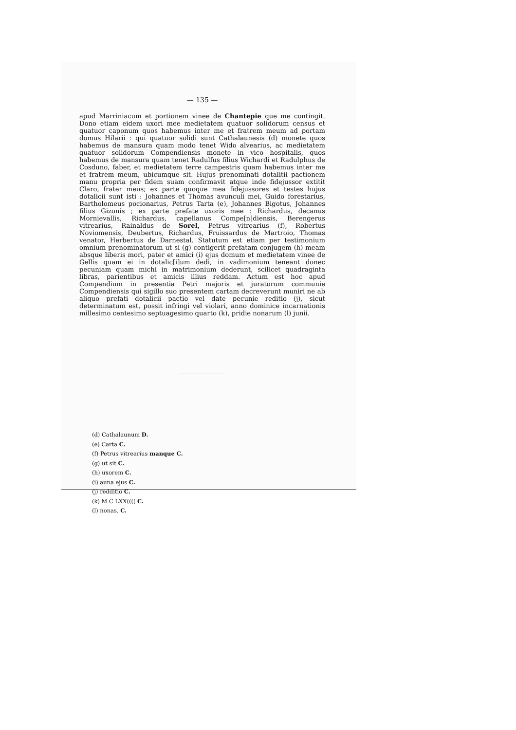— 135 —
apud Marriniacum et portionem vinee de Chantepie que me contingit. Dono etiam eidem uxori mee medietatem quatuor solidorum census et quatuor caponum quos habemus inter me et fratrem meum ad portam domus Hilarii : qui quatuor solidi sunt Cathalaunesis (d) monete quos habemus de mansura quam modo tenet Wido alvearius, ac medietatem quatuor solidorum Compendiensis monete in vico hospitalis, quos habemus de mansura quam tenet Radulfus filius Wichardi et Radulphus de Cosduno, faber, et medietatem terre campestris quam habemus inter me et fratrem meum, ubicumque sit. Hujus prenominati dotalitii pactionem manu propria per fidem suam confirmavit atque inde fidejussor extitit Claro, frater meus; ex parte quoque mea fidejussores et testes hujus dotalicii sunt isti : Johannes et Thomas avunculi mei, Guido forestarius, Bartholomeus pocionarius, Petrus Tarta (e), Johannes Bigotus, Johannes filius Gizonis ; ex parte prefate uxoris mee : Richardus, decanus Mornievallis, Richardus, capellanus Compe[n]diensis, Berengerus vitrearius, Rainaldus de Sorel, Petrus vitrearius (f), Robertus Noviomensis, Deubertus, Richardus, Fruissardus de Martroio, Thomas venator, Herbertus de Darnestal. Statutum est etiam per testimonium omnium prenominatorum ut si (g) contigerit prefatam conjugem (h) meam absque liberis mori, pater et amici (i) ejus domum et medietatem vinee de Gellis quam ei in dotalic[i]um dedi, in vadimonium teneant donec pecuniam quam michi in matrimonium dederunt, scilicet quadraginta libras, parientibus et amicis illius reddam. Actum est hoc apud Compendium in presentia Petri majoris et juratorum communie Compendiensis qui sigillo suo presentem cartam decreverunt muniri ne ab aliquo prefati dotalicii pactio vel date pecunie reditio (j), sicut determinatum est, possit infringi vel violari, anno dominice incarnationis millesimo centesimo septuagesimo quarto (k), pridie nonarum (l) junii.
(d) Cathalaunum D.
(e) Carta C.
(f) Petrus vitrearius manque C.
(g) ut sit C.
(h) uxorem C.
(i) auna ejus C.
(j) redditio C.
(k) M C LXX(((( C.
(l) nonas. C.